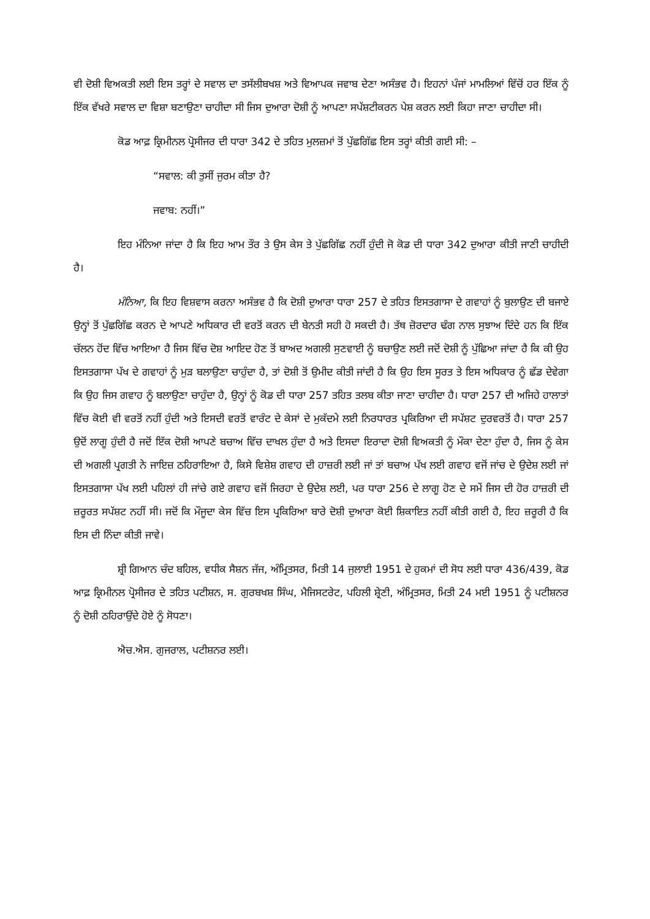ਵੀ ਦੋਸ਼ੀ ਵਿਅਕਤੀ ਲਈ ਇਸ ਤਰ੍ਹਾਂ ਦੇ ਸਵਾਲ ਦਾ ਤਸੱਲੀਬਖਸ਼ ਅਤੇ ਵਿਆਪਕ ਜਵਾਬ ਦੇਣਾ ਅਸੰਭਵ ਹੈ। ਇਹਨਾਂ ਪੰਜਾਂ ਮਾਮਲਿਆਂ ਵਿੱਚੋਂ ਹਰ ਇੱਕ ਨੂੰ ਇੱਕ ਵੱਖਰੇ ਸਵਾਲ ਦਾ ਵਿਸ਼ਾ ਬਣਾਉਣਾ ਚਾਹੀਦਾ ਸੀ ਜਿਸ ਦੁਆਰਾ ਦੋਸ਼ੀ ਨੂੰ ਆਪਣਾ ਸਪੱਸ਼ਟੀਕਰਨ ਪੇਸ਼ ਕਰਨ ਲਈ ਕਿਹਾ ਜਾਣਾ ਚਾਹੀਦਾ ਸੀ।
ਕੋਡ ਆਫ਼ ਕ੍ਰਿਮੀਨਲ ਪ੍ਰੋਸੀਜਰ ਦੀ ਧਾਰਾ 342 ਦੇ ਤਹਿਤ ਮੁਲਜ਼ਮਾਂ ਤੋਂ ਪੁੱਛਗਿੱਛ ਇਸ ਤਰ੍ਹਾਂ ਕੀਤੀ ਗਈ ਸੀ: –
“ਸਵਾਲ: ਕੀ ਤੁਸੀਂ ਜੁਰਮ ਕੀਤਾ ਹੈ?
ਜਵਾਬ: ਨਹੀਂ।”
ਇਹ ਮੰਨਿਆ ਜਾਂਦਾ ਹੈ ਕਿ ਇਹ ਆਮ ਤੌਰ ਤੇ ਉਸ ਕੇਸ ਤੇ ਪੁੱਛਗਿੱਛ ਨਹੀਂ ਹੁੰਦੀ ਜੋ ਕੋਡ ਦੀ ਧਾਰਾ 342 ਦੁਆਰਾ ਕੀਤੀ ਜਾਣੀ ਚਾਹੀਦੀ ਹੈ।
ਮੰਨਿਆ, ਕਿ ਇਹ ਵਿਸ਼ਵਾਸ ਕਰਨਾ ਅਸੰਭਵ ਹੈ ਕਿ ਦੋਸ਼ੀ ਦੁਆਰਾ ਧਾਰਾ 257 ਦੇ ਤਹਿਤ ਇਸਤਗਾਸਾ ਦੇ ਗਵਾਹਾਂ ਨੂੰ ਬੁਲਾਉਣ ਦੀ ਬਜਾਏ ਉਨ੍ਹਾਂ ਤੋਂ ਪੁੱਛਗਿੱਛ ਕਰਨ ਦੇ ਆਪਣੇ ਅਧਿਕਾਰ ਦੀ ਵਰਤੋਂ ਕਰਨ ਦੀ ਬੇਨਤੀ ਸਹੀ ਹੋ ਸਕਦੀ ਹੈ। ਤੱਥ ਜ਼ੋਰਦਾਰ ਢੰਗ ਨਾਲ ਸੁਝਾਅ ਦਿੰਦੇ ਹਨ ਕਿ ਇੱਕ ਚੱਲਨ ਹੋਂਦ ਵਿੱਚ ਆਇਆ ਹੈ ਜਿਸ ਵਿੱਚ ਦੋਸ਼ ਆਇਦ ਹੋਣ ਤੋਂ ਬਾਅਦ ਅਗਲੀ ਸੁਣਵਾਈ ਨੂੰ ਬਚਾਉਣ ਲਈ ਜਦੋਂ ਦੋਸ਼ੀ ਨੂੰ ਪੁੱਛਿਆ ਜਾਂਦਾ ਹੈ ਕਿ ਕੀ ਉਹ ਇਸਤਗਾਸਾ ਪੱਖ ਦੇ ਗਵਾਹਾਂ ਨੂੰ ਮੁੜ ਬਲਾਉਣਾ ਚਾਹੁੰਦਾ ਹੈ, ਤਾਂ ਦੋਸ਼ੀ ਤੋਂ ਉਮੀਦ ਕੀਤੀ ਜਾਂਦੀ ਹੈ ਕਿ ਉਹ ਇਸ ਸੂਰਤ ਤੇ ਇਸ ਅਧਿਕਾਰ ਨੂੰ ਛੱਡ ਦੇਵੇਗਾ ਕਿ ਉਹ ਜਿਸ ਗਵਾਹ ਨੂੰ ਬਲਾਉਣਾ ਚਾਹੁੰਦਾ ਹੈ, ਉਨ੍ਹਾਂ ਨੂੰ ਕੋਡ ਦੀ ਧਾਰਾ 257 ਤਹਿਤ ਤਲਬ ਕੀਤਾ ਜਾਣਾ ਚਾਹੀਦਾ ਹੈ। ਧਾਰਾ 257 ਦੀ ਅਜਿਹੇ ਹਾਲਾਤਾਂ ਵਿੱਚ ਕੋਈ ਵੀ ਵਰਤੋਂ ਨਹੀਂ ਹੁੰਦੀ ਅਤੇ ਇਸਦੀ ਵਰਤੋਂ ਵਾਰੰਟ ਦੇ ਕੇਸਾਂ ਦੇ ਮੁਕੱਦਮੇ ਲਈ ਨਿਰਧਾਰਤ ਪ੍ਰਕਿਰਿਆ ਦੀ ਸਪੱਸ਼ਟ ਦੁਰਵਰਤੋਂ ਹੈ। ਧਾਰਾ 257 ਉਦੋਂ ਲਾਗੂ ਹੁੰਦੀ ਹੈ ਜਦੋਂ ਇੱਕ ਦੋਸ਼ੀ ਆਪਣੇ ਬਚਾਅ ਵਿੱਚ ਦਾਖਲ ਹੁੰਦਾ ਹੈ ਅਤੇ ਇਸਦਾ ਇਰਾਦਾ ਦੋਸ਼ੀ ਵਿਅਕਤੀ ਨੂੰ ਮੌਕਾ ਦੇਣਾ ਹੁੰਦਾ ਹੈ, ਜਿਸ ਨੂੰ ਕੇਸ ਦੀ ਅਗਲੀ ਪ੍ਰਗਤੀ ਨੇ ਜਾਇਜ਼ ਠਹਿਰਾਇਆ ਹੈ, ਕਿਸੇ ਵਿਸ਼ੇਸ਼ ਗਵਾਹ ਦੀ ਹਾਜ਼ਰੀ ਲਈ ਜਾਂ ਤਾਂ ਬਚਾਅ ਪੱਖ ਲਈ ਗਵਾਹ ਵਜੋਂ ਜਾਂਚ ਦੇ ਉਦੇਸ਼ ਲਈ ਜਾਂ ਇਸਤਗਾਸਾ ਪੱਖ ਲਈ ਪਹਿਲਾਂ ਹੀ ਜਾਂਚੇ ਗਏ ਗਵਾਹ ਵਜੋਂ ਜਿਰਹਾ ਦੇ ਉਦੇਸ਼ ਲਈ, ਪਰ ਧਾਰਾ 256 ਦੇ ਲਾਗੂ ਹੋਣ ਦੇ ਸਮੇਂ ਜਿਸ ਦੀ ਹੋਰ ਹਾਜ਼ਰੀ ਦੀ ਜ਼ਰੂਰਤ ਸਪੱਸ਼ਟ ਨਹੀਂ ਸੀ। ਜਦੋਂ ਕਿ ਮੌਜੂਦਾ ਕੇਸ ਵਿੱਚ ਇਸ ਪ੍ਰਕਿਰਿਆ ਬਾਰੇ ਦੋਸ਼ੀ ਦੁਆਰਾ ਕੋਈ ਸ਼ਿਕਾਇਤ ਨਹੀਂ ਕੀਤੀ ਗਈ ਹੈ, ਇਹ ਜ਼ਰੂਰੀ ਹੈ ਕਿ ਇਸ ਦੀ ਨਿੰਦਾ ਕੀਤੀ ਜਾਵੇ।
ਸ਼੍ਰੀ ਗਿਆਨ ਚੰਦ ਬਹਿਲ, ਵਧੀਕ ਸੈਸ਼ਨ ਜੱਜ, ਅੰਮ੍ਰਿਤਸਰ, ਮਿਤੀ 14 ਜੁਲਾਈ 1951 ਦੇ ਹੁਕਮਾਂ ਦੀ ਸੋਧ ਲਈ ਧਾਰਾ 436/439, ਕੋਡ ਆਫ਼ ਕ੍ਰਿਮੀਨਲ ਪ੍ਰੋਸੀਜਰ ਦੇ ਤਹਿਤ ਪਟੀਸ਼ਨ, ਸ. ਗੁਰਬਖਸ਼ ਸਿੰਘ, ਮੈਜਿਸਟਰੇਟ, ਪਹਿਲੀ ਸ਼੍ਰੇਣੀ, ਅੰਮ੍ਰਿਤਸਰ, ਮਿਤੀ 24 ਮਈ 1951 ਨੂੰ ਪਟੀਸ਼ਨਰ ਨੂੰ ਦੋਸ਼ੀ ਠਹਿਰਾਉਂਦੇ ਹੋਏ ਨੂੰ ਸੋਧਣਾ।
ਐਚ.ਐਸ. ਗੁਜਰਾਲ, ਪਟੀਸ਼ਨਰ ਲਈ।